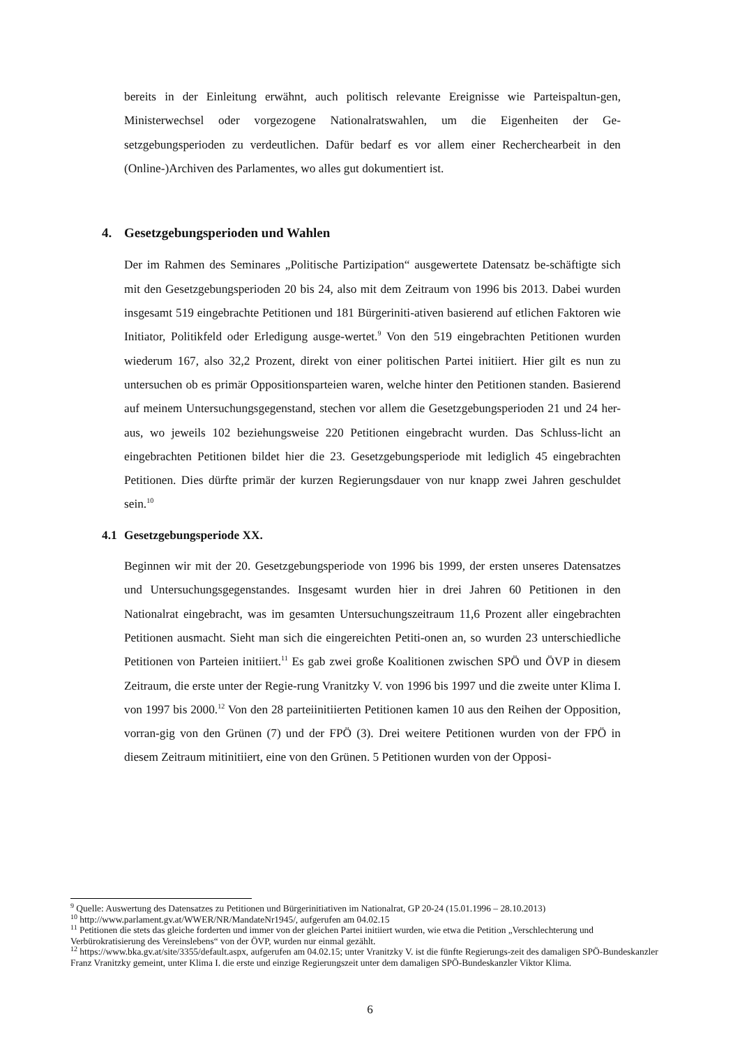bereits in der Einleitung erwähnt, auch politisch relevante Ereignisse wie Parteispaltun-gen, Ministerwechsel oder vorgezogene Nationalratswahlen, um die Eigenheiten der Ge-setzgebungsperioden zu verdeutlichen. Dafür bedarf es vor allem einer Recherchearbeit in den (Online-)Archiven des Parlamentes, wo alles gut dokumentiert ist.
4. Gesetzgebungsperioden und Wahlen
Der im Rahmen des Seminares „Politische Partizipation“ ausgewertete Datensatz be-schäftigte sich mit den Gesetzgebungsperioden 20 bis 24, also mit dem Zeitraum von 1996 bis 2013. Dabei wurden insgesamt 519 eingebrachte Petitionen und 181 Bürgeriniti-ativen basierend auf etlichen Faktoren wie Initiator, Politikfeld oder Erledigung ausge-wertet.<sup>9</sup> Von den 519 eingebrachten Petitionen wurden wiederum 167, also 32,2 Prozent, direkt von einer politischen Partei initiiert. Hier gilt es nun zu untersuchen ob es primär Oppositionsparteien waren, welche hinter den Petitionen standen. Basierend auf meinem Untersuchungsgegenstand, stechen vor allem die Gesetzgebungsperioden 21 und 24 her-aus, wo jeweils 102 beziehungsweise 220 Petitionen eingebracht wurden. Das Schluss-licht an eingebrachten Petitionen bildet hier die 23. Gesetzgebungsperiode mit lediglich 45 eingebrachten Petitionen. Dies dürfte primär der kurzen Regierungsdauer von nur knapp zwei Jahren geschuldet sein.<sup>10</sup>
4.1 Gesetzgebungsperiode XX.
Beginnen wir mit der 20. Gesetzgebungsperiode von 1996 bis 1999, der ersten unseres Datensatzes und Untersuchungsgegenstandes. Insgesamt wurden hier in drei Jahren 60 Petitionen in den Nationalrat eingebracht, was im gesamten Untersuchungszeitraum 11,6 Prozent aller eingebrachten Petitionen ausmacht. Sieht man sich die eingereichten Petiti-onen an, so wurden 23 unterschiedliche Petitionen von Parteien initiiert.<sup>11</sup> Es gab zwei große Koalitionen zwischen SPÖ und ÖVP in diesem Zeitraum, die erste unter der Regie-rung Vranitzky V. von 1996 bis 1997 und die zweite unter Klima I. von 1997 bis 2000.<sup>12</sup> Von den 28 parteiinitiierten Petitionen kamen 10 aus den Reihen der Opposition, vorran-gig von den Grünen (7) und der FPÖ (3). Drei weitere Petitionen wurden von der FPÖ in diesem Zeitraum mitinitiiert, eine von den Grünen. 5 Petitionen wurden von der Opposi-
<sup>9</sup> Quelle: Auswertung des Datensatzes zu Petitionen und Bürgerinitiativen im Nationalrat, GP 20-24 (15.01.1996 – 28.10.2013)
<sup>10</sup> http://www.parlament.gv.at/WWER/NR/MandateNr1945/, aufgerufen am 04.02.15
<sup>11</sup> Petitionen die stets das gleiche forderten und immer von der gleichen Partei initiiert wurden, wie etwa die Petition „Verschlechterung und Verbürokratisierung des Vereinslebens“ von der ÖVP, wurden nur einmal gezählt.
<sup>12</sup> https://www.bka.gv.at/site/3355/default.aspx, aufgerufen am 04.02.15; unter Vranitzky V. ist die fünfte Regierungs-zeit des damaligen SPÖ-Bundeskanzler Franz Vranitzky gemeint, unter Klima I. die erste und einzige Regierungszeit unter dem damaligen SPÖ-Bundeskanzler Viktor Klima.
6